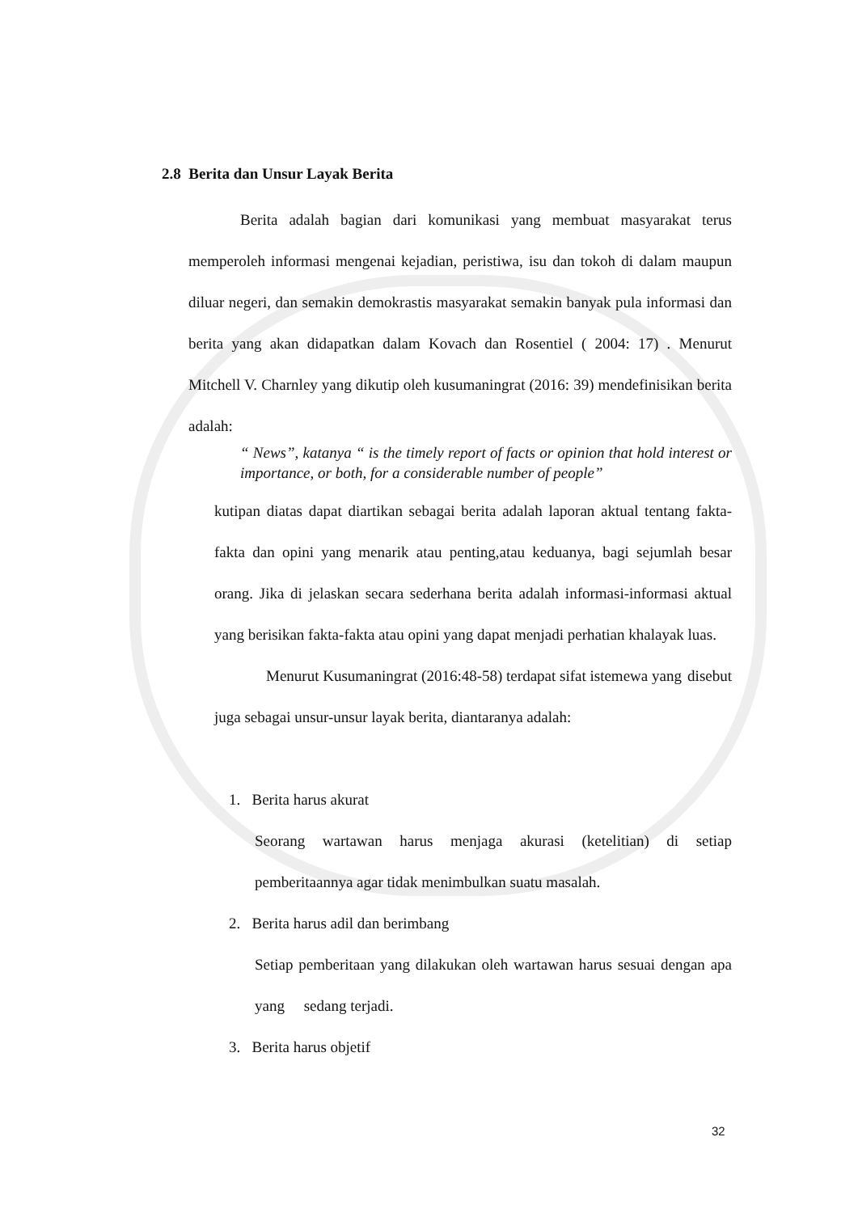2.8 Berita dan Unsur Layak Berita
Berita adalah bagian dari komunikasi yang membuat masyarakat terus memperoleh informasi mengenai kejadian, peristiwa, isu dan tokoh di dalam maupun diluar negeri, dan semakin demokrastis masyarakat semakin banyak pula informasi dan berita yang akan didapatkan dalam Kovach dan Rosentiel ( 2004: 17) . Menurut Mitchell V. Charnley yang dikutip oleh kusumaningrat (2016: 39) mendefinisikan berita adalah:
“ News”, katanya “ is the timely report of facts or opinion that hold interest or importance, or both, for a considerable number of people”
kutipan diatas dapat diartikan sebagai berita adalah laporan aktual tentang fakta-fakta dan opini yang menarik atau penting,atau keduanya, bagi sejumlah besar orang. Jika di jelaskan secara sederhana berita adalah informasi-informasi aktual yang berisikan fakta-fakta atau opini yang dapat menjadi perhatian khalayak luas.
Menurut Kusumaningrat (2016:48-58) terdapat sifat istemewa yang disebut juga sebagai unsur-unsur layak berita, diantaranya adalah:
1. Berita harus akurat
Seorang wartawan harus menjaga akurasi (ketelitian) di setiap pemberitaannya agar tidak menimbulkan suatu masalah.
2. Berita harus adil dan berimbang
Setiap pemberitaan yang dilakukan oleh wartawan harus sesuai dengan apa yang sedang terjadi.
3. Berita harus objetif
32